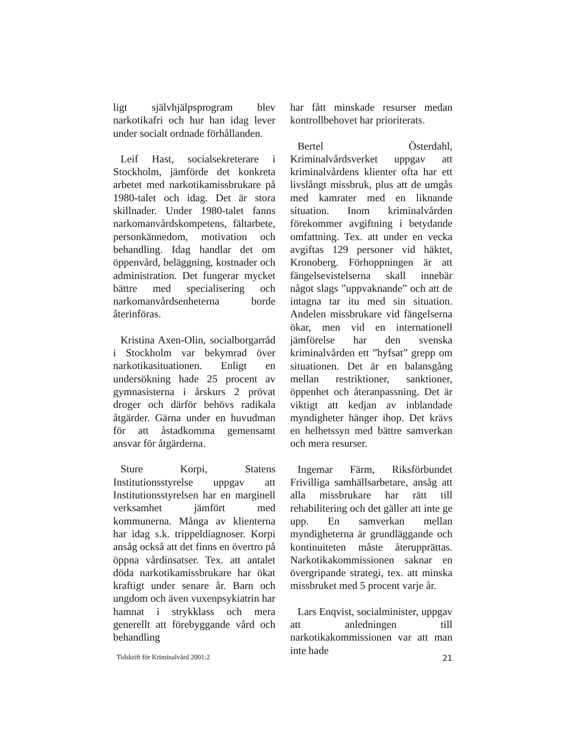ligt självhjälpsprogram blev narkotikafri och hur han idag lever under socialt ordnade förhållanden.
Leif Hast, socialsekreterare i Stockholm, jämförde det konkreta arbetet med narkotikamissbrukare på 1980-talet och idag. Det är stora skillnader. Under 1980-talet fanns narkomanvårdskompetens, fältarbete, personkännedom, motivation och behandling. Idag handlar det om öppenvård, beläggning, kostnader och administration. Det fungerar mycket bättre med specialisering och narkomanvårdsenheterna borde återinföras.
Kristina Axen-Olin, socialborgarråd i Stockholm var bekymrad över narkotikasituationen. Enligt en undersökning hade 25 procent av gymnasisterna i årskurs 2 prövat droger och därför behövs radikala åtgärder. Gärna under en huvudman för att åstadkomma gemensamt ansvar för åtgärderna.
Sture Korpi, Statens Institutionsstyrelse uppgav att Institutionsstyrelsen har en marginell verksamhet jämfört med kommunerna. Många av klienterna har idag s.k. trippeldiagnoser. Korpi ansåg också att det finns en övertro på öppna vårdinsatser. Tex. att antalet döda narkotikamissbrukare har ökat kraftigt under senare år. Barn och ungdom och även vuxenpsykiatrin har hamnat i strykklass och mera generellt att förebyggande vård och behandling
har fått minskade resurser medan kontrollbehovet har prioriterats.
Bertel Österdahl, Kriminalvårdsverket uppgav att kriminalvårdens klienter ofta har ett livslångt missbruk, plus att de umgås med kamrater med en liknande situation. Inom kriminalvården förekommer avgiftning i betydande omfattning. Tex. att under en vecka avgiftas 129 personer vid häktet, Kronoberg. Förhoppningen är att fängelsevistelserna skall innebär något slags ”uppvaknande” och att de intagna tar itu med sin situation. Andelen missbrukare vid fängelserna ökar, men vid en internationell jämförelse har den svenska kriminalvården ett ”hyfsat” grepp om situationen. Det är en balansgång mellan restriktioner, sanktioner, öppenhet och återanpassning. Det är viktigt att kedjan av inblandade myndigheter hänger ihop. Det krävs en helhetssyn med bättre samverkan och mera resurser.
Ingemar Färm, Riksförbundet Frivilliga samhällsarbetare, ansåg att alla missbrukare har rätt till rehabilitering och det gäller att inte ge upp. En samverkan mellan myndigheterna är grundläggande och kontinuiteten måste återupprättas. Narkotikakommissionen saknar en övergripande strategi, tex. att minska missbruket med 5 procent varje år.
Lars Enqvist, socialminister, uppgav att anledningen till narkotikakommissionen var att man inte hade
Tidskrift för Kriminalvård 2001:2 21